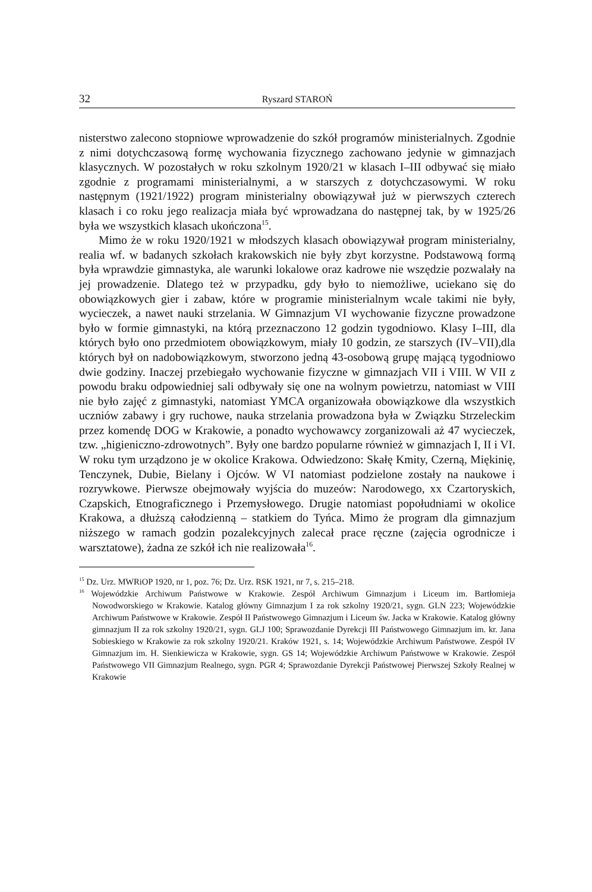32 Ryszard STAROŃ
nisterstwo zalecono stopniowe wprowadzenie do szkół programów ministerialnych. Zgodnie z nimi dotychczasową formę wychowania fizycznego zachowano jedynie w gimnazjach klasycznych. W pozostałych w roku szkolnym 1920/21 w klasach I–III odbywać się miało zgodnie z programami ministerialnymi, a w starszych z dotychczasowymi. W roku następnym (1921/1922) program ministerialny obowiązywał już w pierwszych czterech klasach i co roku jego realizacja miała być wprowadzana do następnej tak, by w 1925/26 była we wszystkich klasach ukończona<sup>15</sup>.
Mimo że w roku 1920/1921 w młodszych klasach obowiązywał program ministerialny, realia wf. w badanych szkołach krakowskich nie były zbyt korzystne. Podstawową formą była wprawdzie gimnastyka, ale warunki lokalowe oraz kadrowe nie wszędzie pozwalały na jej prowadzenie. Dlatego też w przypadku, gdy było to niemożliwe, uciekano się do obowiązkowych gier i zabaw, które w programie ministerialnym wcale takimi nie były, wycieczek, a nawet nauki strzelania. W Gimnazjum VI wychowanie fizyczne prowadzone było w formie gimnastyki, na którą przeznaczono 12 godzin tygodniowo. Klasy I–III, dla których było ono przedmiotem obowiązkowym, miały 10 godzin, ze starszych (IV–VII),dla których był on nadobowiązkowym, stworzono jedną 43-osobową grupę mającą tygodniowo dwie godziny. Inaczej przebiegało wychowanie fizyczne w gimnazjach VII i VIII. W VII z powodu braku odpowiedniej sali odbywały się one na wolnym powietrzu, natomiast w VIII nie było zajęć z gimnastyki, natomiast YMCA organizowała obowiązkowe dla wszystkich uczniów zabawy i gry ruchowe, nauka strzelania prowadzona była w Związku Strzeleckim przez komendę DOG w Krakowie, a ponadto wychowawcy zorganizowali aż 47 wycieczek, tzw. „higieniczno-zdrowotnych”. Były one bardzo popularne również w gimnazjach I, II i VI. W roku tym urządzono je w okolice Krakowa. Odwiedzono: Skałę Kmity, Czerną, Miękinię, Tenczynek, Dubie, Bielany i Ojców. W VI natomiast podzielone zostały na naukowe i rozrywkowe. Pierwsze obejmowały wyjścia do muzeów: Narodowego, xx Czartoryskich, Czapskich, Etnograficznego i Przemysłowego. Drugie natomiast popołudniami w okolice Krakowa, a dłuższą całodzienną – statkiem do Tyńca. Mimo że program dla gimnazjum niższego w ramach godzin pozalekcyjnych zalecał prace ręczne (zajęcia ogrodnicze i warsztatowe), żadna ze szkół ich nie realizowała<sup>16</sup>.
<sup>15</sup> Dz. Urz. MWRiOP 1920, nr 1, poz. 76; Dz. Urz. RSK 1921, nr 7, s. 215–218.
<sup>16</sup> Wojewódzkie Archiwum Państwowe w Krakowie. Zespół Archiwum Gimnazjum i Liceum im. Bartłomieja Nowodworskiego w Krakowie. Katalog główny Gimnazjum I za rok szkolny 1920/21, sygn. GLN 223; Wojewódzkie Archiwum Państwowe w Krakowie. Zespół II Państwowego Gimnazjum i Liceum św. Jacka w Krakowie. Katalog główny gimnazjum II za rok szkolny 1920/21, sygn. GLJ 100; Sprawozdanie Dyrekcji III Państwowego Gimnazjum im. kr. Jana Sobieskiego w Krakowie za rok szkolny 1920/21. Kraków 1921, s. 14; Wojewódzkie Archiwum Państwowe. Zespół IV Gimnazjum im. H. Sienkiewicza w Krakowie, sygn. GS 14; Wojewódzkie Archiwum Państwowe w Krakowie. Zespół Państwowego VII Gimnazjum Realnego, sygn. PGR 4; Sprawozdanie Dyrekcji Państwowej Pierwszej Szkoły Realnej w Krakowie